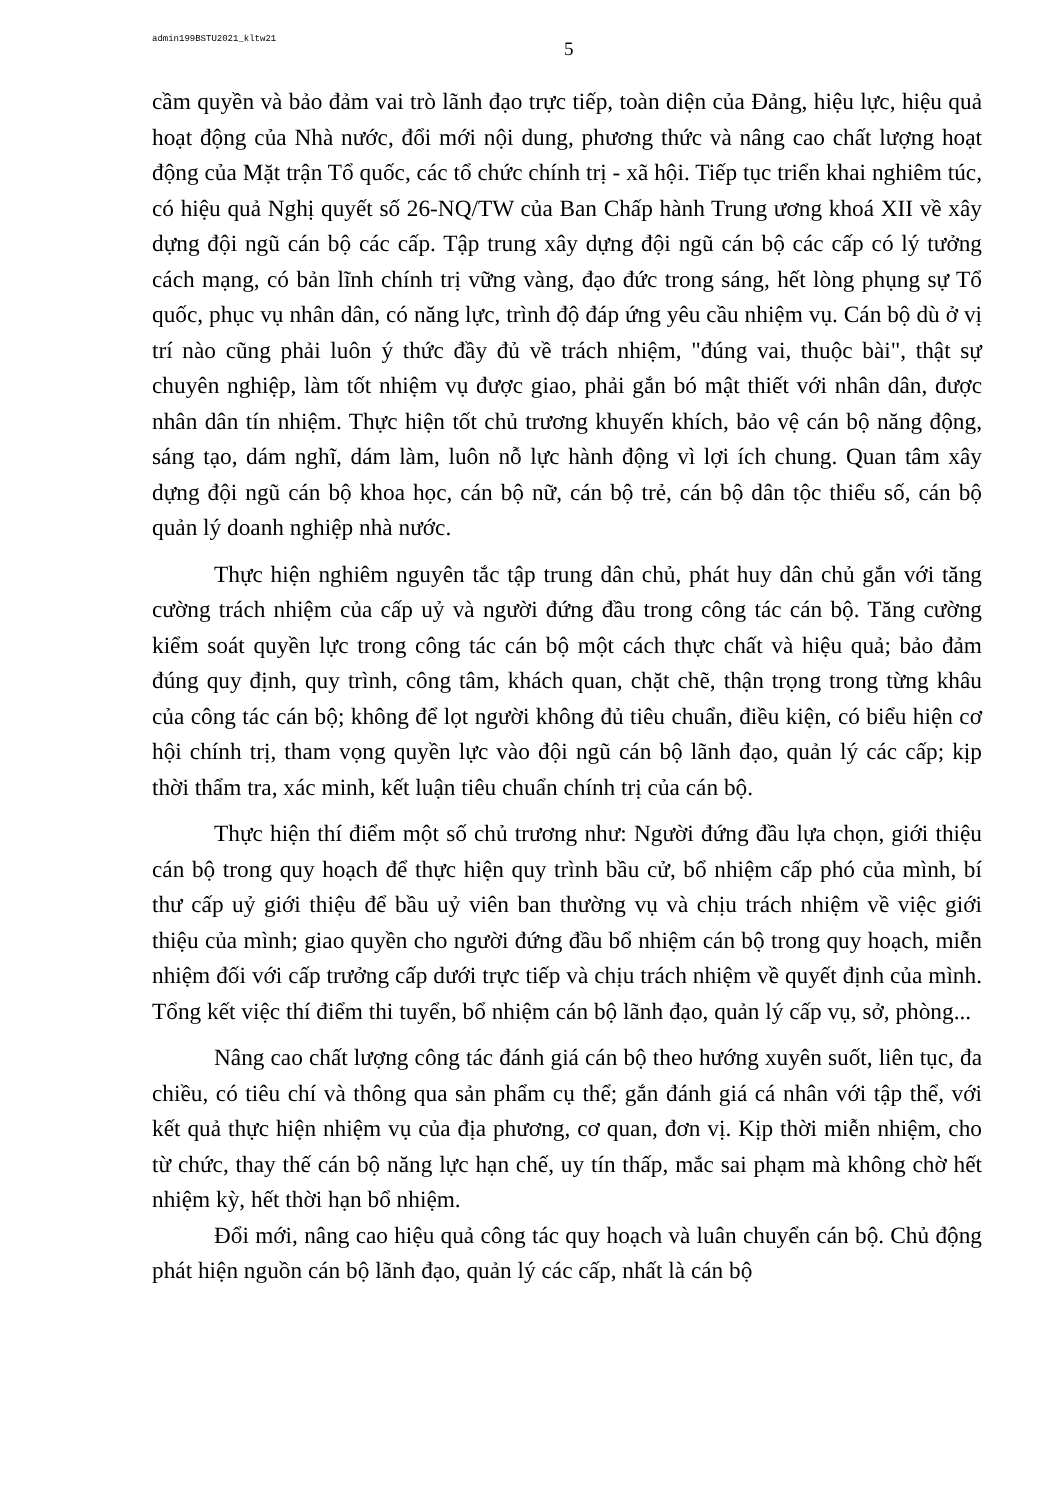admin199BSTU2021_kltw21 5
cầm quyền và bảo đảm vai trò lãnh đạo trực tiếp, toàn diện của Đảng, hiệu lực, hiệu quả hoạt động của Nhà nước, đổi mới nội dung, phương thức và nâng cao chất lượng hoạt động của Mặt trận Tổ quốc, các tổ chức chính trị - xã hội. Tiếp tục triển khai nghiêm túc, có hiệu quả Nghị quyết số 26-NQ/TW của Ban Chấp hành Trung ương khoá XII về xây dựng đội ngũ cán bộ các cấp. Tập trung xây dựng đội ngũ cán bộ các cấp có lý tưởng cách mạng, có bản lĩnh chính trị vững vàng, đạo đức trong sáng, hết lòng phụng sự Tổ quốc, phục vụ nhân dân, có năng lực, trình độ đáp ứng yêu cầu nhiệm vụ. Cán bộ dù ở vị trí nào cũng phải luôn ý thức đầy đủ về trách nhiệm, "đúng vai, thuộc bài", thật sự chuyên nghiệp, làm tốt nhiệm vụ được giao, phải gắn bó mật thiết với nhân dân, được nhân dân tín nhiệm. Thực hiện tốt chủ trương khuyến khích, bảo vệ cán bộ năng động, sáng tạo, dám nghĩ, dám làm, luôn nỗ lực hành động vì lợi ích chung. Quan tâm xây dựng đội ngũ cán bộ khoa học, cán bộ nữ, cán bộ trẻ, cán bộ dân tộc thiểu số, cán bộ quản lý doanh nghiệp nhà nước.
Thực hiện nghiêm nguyên tắc tập trung dân chủ, phát huy dân chủ gắn với tăng cường trách nhiệm của cấp uỷ và người đứng đầu trong công tác cán bộ. Tăng cường kiểm soát quyền lực trong công tác cán bộ một cách thực chất và hiệu quả; bảo đảm đúng quy định, quy trình, công tâm, khách quan, chặt chẽ, thận trọng trong từng khâu của công tác cán bộ; không để lọt người không đủ tiêu chuẩn, điều kiện, có biểu hiện cơ hội chính trị, tham vọng quyền lực vào đội ngũ cán bộ lãnh đạo, quản lý các cấp; kịp thời thẩm tra, xác minh, kết luận tiêu chuẩn chính trị của cán bộ.
Thực hiện thí điểm một số chủ trương như: Người đứng đầu lựa chọn, giới thiệu cán bộ trong quy hoạch để thực hiện quy trình bầu cử, bổ nhiệm cấp phó của mình, bí thư cấp uỷ giới thiệu để bầu uỷ viên ban thường vụ và chịu trách nhiệm về việc giới thiệu của mình; giao quyền cho người đứng đầu bổ nhiệm cán bộ trong quy hoạch, miễn nhiệm đối với cấp trưởng cấp dưới trực tiếp và chịu trách nhiệm về quyết định của mình. Tổng kết việc thí điểm thi tuyển, bổ nhiệm cán bộ lãnh đạo, quản lý cấp vụ, sở, phòng...
Nâng cao chất lượng công tác đánh giá cán bộ theo hướng xuyên suốt, liên tục, đa chiều, có tiêu chí và thông qua sản phẩm cụ thể; gắn đánh giá cá nhân với tập thể, với kết quả thực hiện nhiệm vụ của địa phương, cơ quan, đơn vị. Kịp thời miễn nhiệm, cho từ chức, thay thế cán bộ năng lực hạn chế, uy tín thấp, mắc sai phạm mà không chờ hết nhiệm kỳ, hết thời hạn bổ nhiệm.
Đổi mới, nâng cao hiệu quả công tác quy hoạch và luân chuyển cán bộ. Chủ động phát hiện nguồn cán bộ lãnh đạo, quản lý các cấp, nhất là cán bộ